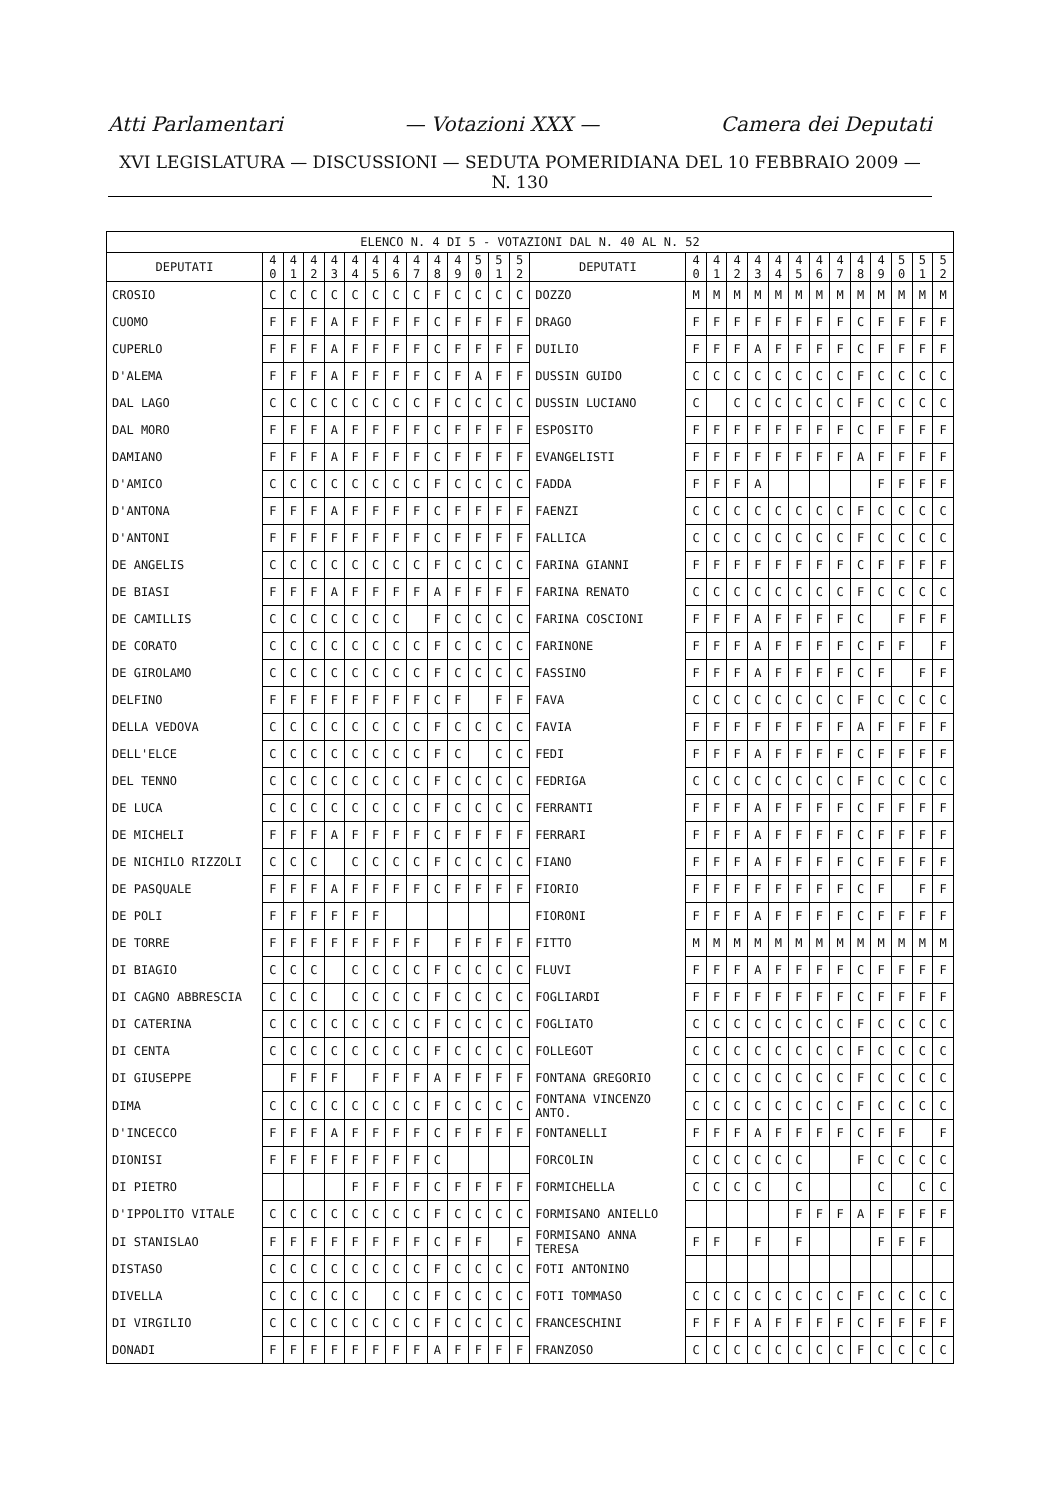Atti Parlamentari — Votazioni XXX — Camera dei Deputati
XVI LEGISLATURA — DISCUSSIONI — SEDUTA POMERIDIANA DEL 10 FEBBRAIO 2009 — N. 130
| ELENCO N. 4 DI 5 - VOTAZIONI DAL N. 40 AL N. 52 | | | | | | | | | | | | | | | | | | | | | | | | | | | |
| --- | --- | --- | --- | --- | --- | --- | --- | --- | --- | --- | --- | --- | --- | --- | --- | --- | --- | --- | --- | --- | --- | --- | --- | --- | --- | --- | --- |
| DEPUTATI | 4 0 | 4 1 | 4 2 | 4 3 | 4 4 | 4 5 | 4 6 | 4 7 | 4 8 | 4 9 | 5 0 | 5 1 | 5 2 | DEPUTATI | 4 0 | 4 1 | 4 2 | 4 3 | 4 4 | 4 5 | 4 6 | 4 7 | 4 8 | 4 9 | 5 0 | 5 1 | 5 2 |
| CROSIO | C | C | C | C | C | C | C | C | F | C | C | C | C | DOZZO | M | M | M | M | M | M | M | M | M | M | M | M | M |
| CUOMO | F | F | F | A | F | F | F | F | C | F | F | F | F | DRAGO | F | F | F | F | F | F | F | F | C | F | F | F | F |
| CUPERLO | F | F | F | A | F | F | F | F | C | F | F | F | F | DUILIO | F | F | F | A | F | F | F | F | C | F | F | F | F |
| D'ALEMA | F | F | F | A | F | F | F | F | C | F | A | F | F | DUSSIN GUIDO | C | C | C | C | C | C | C | C | F | C | C | C | C |
| DAL LAGO | C | C | C | C | C | C | C | C | F | C | C | C | C | DUSSIN LUCIANO | C | | C | C | C | C | C | C | F | C | C | C | C |
| DAL MORO | F | F | F | A | F | F | F | F | C | F | F | F | F | ESPOSITO | F | F | F | F | F | F | F | F | C | F | F | F | F |
| DAMIANO | F | F | F | A | F | F | F | F | C | F | F | F | F | EVANGELISTI | F | F | F | F | F | F | F | F | A | F | F | F | F |
| D'AMICO | C | C | C | C | C | C | C | C | F | C | C | C | C | FADDA | F | F | F | A | | | | | | F | F | F | F |
| D'ANTONA | F | F | F | A | F | F | F | F | C | F | F | F | F | FAENZI | C | C | C | C | C | C | C | C | F | C | C | C | C |
| D'ANTONI | F | F | F | F | F | F | F | F | C | F | F | F | F | FALLICA | C | C | C | C | C | C | C | C | F | C | C | C | C |
| DE ANGELIS | C | C | C | C | C | C | C | C | F | C | C | C | C | FARINA GIANNI | F | F | F | F | F | F | F | F | C | F | F | F | F |
| DE BIASI | F | F | F | A | F | F | F | F | A | F | F | F | F | FARINA RENATO | C | C | C | C | C | C | C | C | F | C | C | C | C |
| DE CAMILLIS | C | C | C | C | C | C | C | | F | C | C | C | C | FARINA COSCIONI | F | F | F | A | F | F | F | F | C | | F | F | F |
| DE CORATO | C | C | C | C | C | C | C | C | F | C | C | C | C | FARINONE | F | F | F | A | F | F | F | F | C | F | F | | F |
| DE GIROLAMO | C | C | C | C | C | C | C | C | F | C | C | C | C | FASSINO | F | F | F | A | F | F | F | F | C | F | | F | F |
| DELFINO | F | F | F | F | F | F | F | F | C | F | | F | F | FAVA | C | C | C | C | C | C | C | C | F | C | C | C | C |
| DELLA VEDOVA | C | C | C | C | C | C | C | C | F | C | C | C | C | FAVIA | F | F | F | F | F | F | F | F | A | F | F | F | F |
| DELL'ELCE | C | C | C | C | C | C | C | C | F | C | | C | C | FEDI | F | F | F | A | F | F | F | F | C | F | F | F | F |
| DEL TENNO | C | C | C | C | C | C | C | C | F | C | C | C | C | FEDRIGA | C | C | C | C | C | C | C | C | F | C | C | C | C |
| DE LUCA | C | C | C | C | C | C | C | C | F | C | C | C | C | FERRANTI | F | F | F | A | F | F | F | F | C | F | F | F | F |
| DE MICHELI | F | F | F | A | F | F | F | F | C | F | F | F | F | FERRARI | F | F | F | A | F | F | F | F | C | F | F | F | F |
| DE NICHILO RIZZOLI | C | C | C | | C | C | C | C | F | C | C | C | C | FIANO | F | F | F | A | F | F | F | F | C | F | F | F | F |
| DE PASQUALE | F | F | F | A | F | F | F | F | C | F | F | F | F | FIORIO | F | F | F | F | F | F | F | F | C | F | | F | F |
| DE POLI | F | F | F | F | F | F | | | | | | | | FIORONI | F | F | F | A | F | F | F | F | C | F | F | F | F |
| DE TORRE | F | F | F | F | F | F | F | F | | F | F | F | F | FITTO | M | M | M | M | M | M | M | M | M | M | M | M | M |
| DI BIAGIO | C | C | C | | C | C | C | C | F | C | C | C | C | FLUVI | F | F | F | A | F | F | F | F | C | F | F | F | F |
| DI CAGNO ABBRESCIA | C | C | C | | C | C | C | C | F | C | C | C | C | FOGLIARDI | F | F | F | F | F | F | F | F | C | F | F | F | F |
| DI CATERINA | C | C | C | C | C | C | C | C | F | C | C | C | C | FOGLIATO | C | C | C | C | C | C | C | C | F | C | C | C | C |
| DI CENTA | C | C | C | C | C | C | C | C | F | C | C | C | C | FOLLEGOT | C | C | C | C | C | C | C | C | F | C | C | C | C |
| DI GIUSEPPE | | F | F | F | | F | F | F | A | F | F | F | F | FONTANA GREGORIO | C | C | C | C | C | C | C | C | F | C | C | C | C |
| DIMA | C | C | C | C | C | C | C | C | F | C | C | C | C | FONTANA VINCENZO ANTO. | C | C | C | C | C | C | C | C | F | C | C | C | C |
| D'INCECCO | F | F | F | A | F | F | F | F | C | F | F | F | F | FONTANELLI | F | F | F | A | F | F | F | F | C | F | F | | F |
| DIONISI | F | F | F | F | F | F | F | F | C | | | | | FORCOLIN | C | C | C | C | C | C | | | F | C | C | C | C |
| DI PIETRO | | | | | F | F | F | F | C | F | F | F | F | FORMICHELLA | C | C | C | C | | C | | | | C | | C | C |
| D'IPPOLITO VITALE | C | C | C | C | C | C | C | C | F | C | C | C | C | FORMISANO ANIELLO | | | | | | F | F | F | A | F | F | F | F |
| DI STANISLAO | F | F | F | F | F | F | F | F | C | F | F | | F | FORMISANO ANNA TERESA | F | F | | F | | F | | | | F | F | F | |
| DISTASO | C | C | C | C | C | C | C | C | F | C | C | C | C | FOTI ANTONINO | | | | | | | | | | | | | |
| DIVELLA | C | C | C | C | C | | C | C | F | C | C | C | C | FOTI TOMMASO | C | C | C | C | C | C | C | C | F | C | C | C | C |
| DI VIRGILIO | C | C | C | C | C | C | C | C | F | C | C | C | C | FRANCESCHINI | F | F | F | A | F | F | F | F | C | F | F | F | F |
| DONADI | F | F | F | F | F | F | F | F | A | F | F | F | F | FRANZOSO | C | C | C | C | C | C | C | C | F | C | C | C | C |